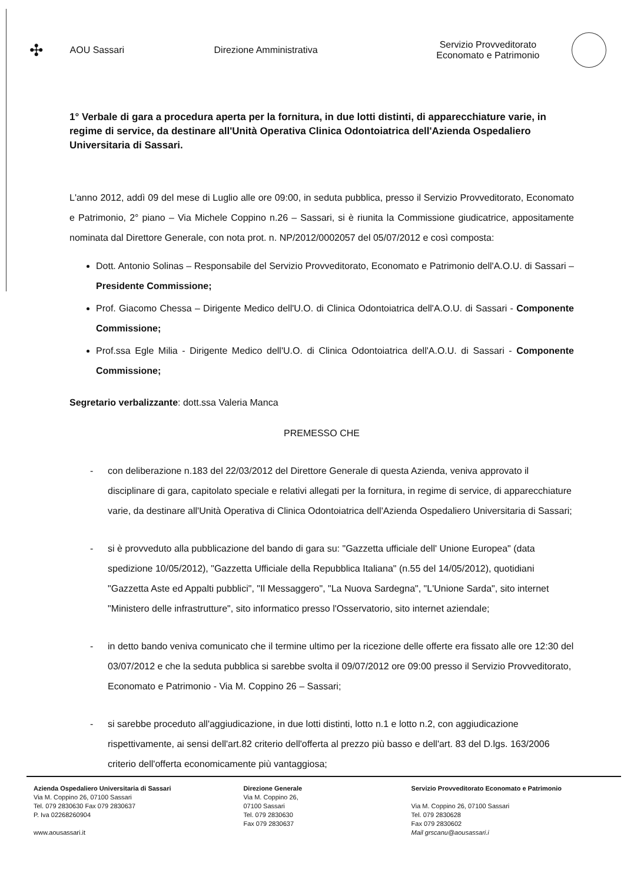✣
AOU Sassari Direzione Amministrativa
Servizio Provveditorato
Economato e Patrimonio
1° Verbale di gara a procedura aperta per la fornitura, in due lotti distinti, di apparecchiature varie, in regime di service, da destinare all'Unità Operativa Clinica Odontoiatrica dell'Azienda Ospedaliero Universitaria di Sassari.
L'anno 2012, addì 09 del mese di Luglio alle ore 09:00, in seduta pubblica, presso il Servizio Provveditorato, Economato e Patrimonio, 2° piano – Via Michele Coppino n.26 – Sassari, si è riunita la Commissione giudicatrice, appositamente nominata dal Direttore Generale, con nota prot. n. NP/2012/0002057 del 05/07/2012 e così composta:
Dott. Antonio Solinas – Responsabile del Servizio Provveditorato, Economato e Patrimonio dell'A.O.U. di Sassari – Presidente Commissione;
Prof. Giacomo Chessa – Dirigente Medico dell'U.O. di Clinica Odontoiatrica dell'A.O.U. di Sassari - Componente Commissione;
Prof.ssa Egle Milia - Dirigente Medico dell'U.O. di Clinica Odontoiatrica dell'A.O.U. di Sassari - Componente Commissione;
Segretario verbalizzante: dott.ssa Valeria Manca
PREMESSO CHE
- con deliberazione n.183 del 22/03/2012 del Direttore Generale di questa Azienda, veniva approvato il disciplinare di gara, capitolato speciale e relativi allegati per la fornitura, in regime di service, di apparecchiature varie, da destinare all'Unità Operativa di Clinica Odontoiatrica dell'Azienda Ospedaliero Universitaria di Sassari;
- si è provveduto alla pubblicazione del bando di gara su: "Gazzetta ufficiale dell' Unione Europea" (data spedizione 10/05/2012), "Gazzetta Ufficiale della Repubblica Italiana" (n.55 del 14/05/2012), quotidiani "Gazzetta Aste ed Appalti pubblici", "Il Messaggero", "La Nuova Sardegna", "L'Unione Sarda", sito internet "Ministero delle infrastrutture", sito informatico presso l'Osservatorio, sito internet aziendale;
- in detto bando veniva comunicato che il termine ultimo per la ricezione delle offerte era fissato alle ore 12:30 del 03/07/2012 e che la seduta pubblica si sarebbe svolta il 09/07/2012 ore 09:00 presso il Servizio Provveditorato, Economato e Patrimonio - Via M. Coppino 26 – Sassari;
- si sarebbe proceduto all'aggiudicazione, in due lotti distinti, lotto n.1 e lotto n.2, con aggiudicazione rispettivamente, ai sensi dell'art.82 criterio dell'offerta al prezzo più basso e dell'art. 83 del D.lgs. 163/2006 criterio dell'offerta economicamente più vantaggiosa;
Azienda Ospedaliero Universitaria di Sassari
Via M. Coppino 26, 07100 Sassari
Tel. 079 2830630 Fax 079 2830637
P. Iva 02268260904
www.aousassari.it
Direzione Generale
Via M. Coppino 26,
07100 Sassari
Tel. 079 2830630
Fax 079 2830637
Servizio Provveditorato Economato e Patrimonio
Via M. Coppino 26, 07100 Sassari
Tel. 079 2830628
Fax 079 2830602
Mail grscanu@aousassari.i